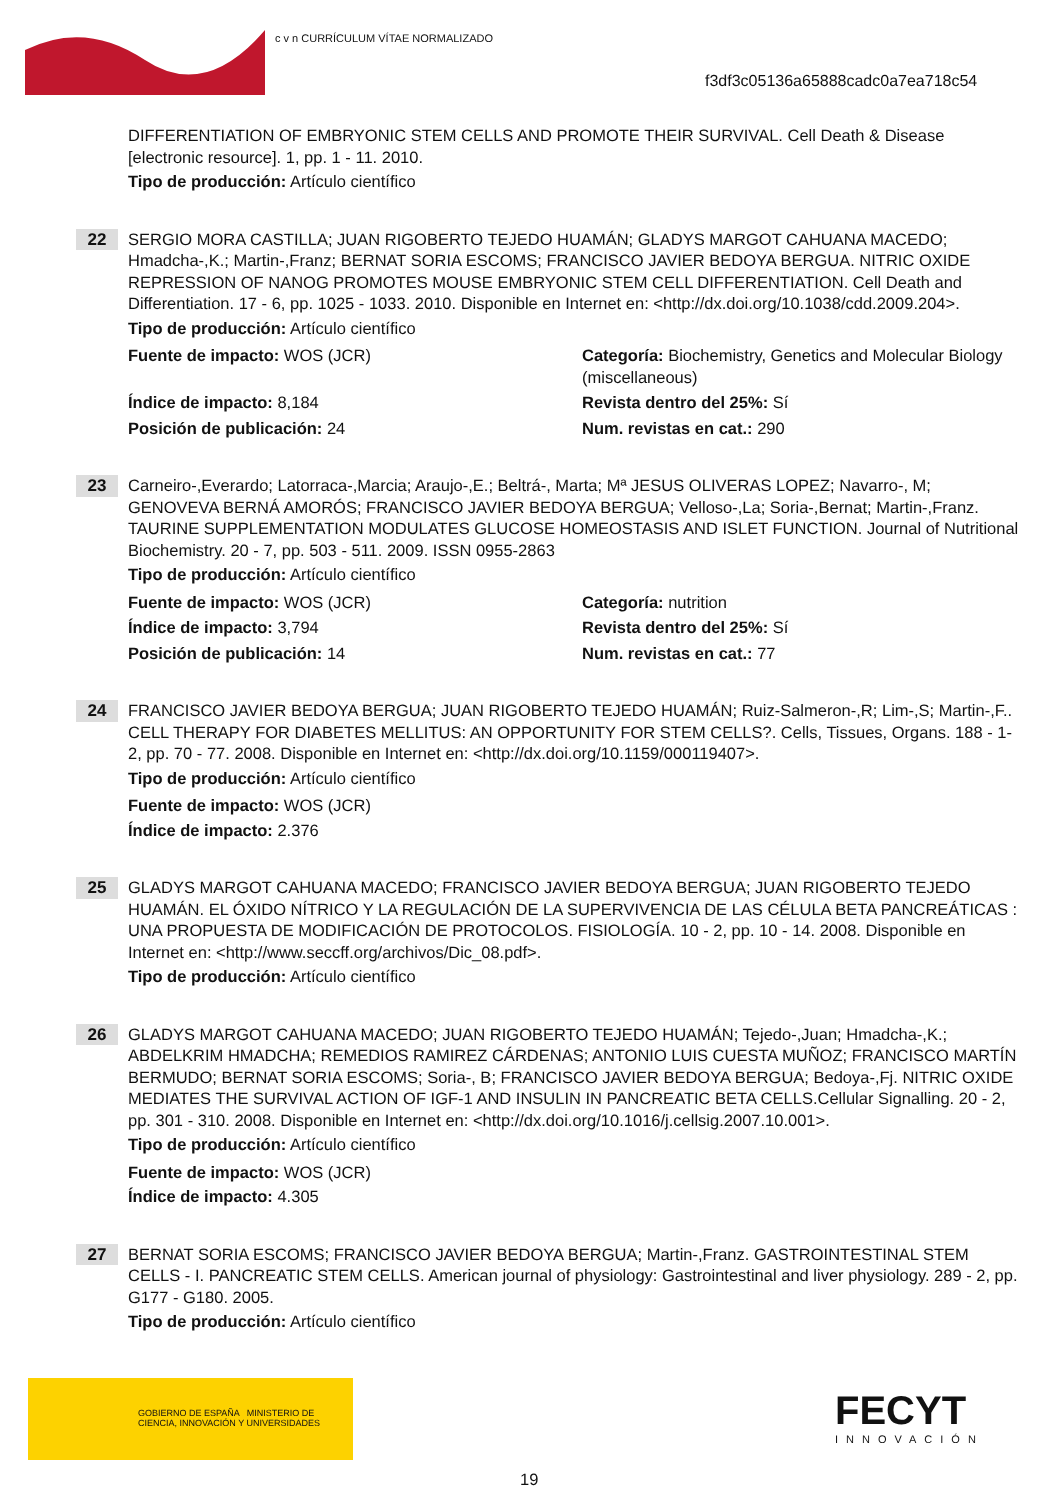c v n CURRÍCULUM VÍTAE NORMALIZADO
f3df3c05136a65888cadc0a7ea718c54
DIFFERENTIATION OF EMBRYONIC STEM CELLS AND PROMOTE THEIR SURVIVAL. Cell Death & Disease [electronic resource]. 1, pp. 1 - 11. 2010.
Tipo de producción: Artículo científico
22
SERGIO MORA CASTILLA; JUAN RIGOBERTO TEJEDO HUAMÁN; GLADYS MARGOT CAHUANA MACEDO; Hmadcha-,K.; Martin-,Franz; BERNAT SORIA ESCOMS; FRANCISCO JAVIER BEDOYA BERGUA. NITRIC OXIDE REPRESSION OF NANOG PROMOTES MOUSE EMBRYONIC STEM CELL DIFFERENTIATION. Cell Death and Differentiation. 17 - 6, pp. 1025 - 1033. 2010. Disponible en Internet en: <http://dx.doi.org/10.1038/cdd.2009.204>.
Tipo de producción: Artículo científico
Fuente de impacto: WOS (JCR)
Categoría: Biochemistry, Genetics and Molecular Biology (miscellaneous)
Índice de impacto: 8,184
Revista dentro del 25%: Sí
Posición de publicación: 24
Num. revistas en cat.: 290
23
Carneiro-,Everardo; Latorraca-,Marcia; Araujo-,E.; Beltrá-, Marta; Mª JESUS OLIVERAS LOPEZ; Navarro-, M; GENOVEVA BERNÁ AMORÓS; FRANCISCO JAVIER BEDOYA BERGUA; Velloso-,La; Soria-,Bernat; Martin-,Franz. TAURINE SUPPLEMENTATION MODULATES GLUCOSE HOMEOSTASIS AND ISLET FUNCTION. Journal of Nutritional Biochemistry. 20 - 7, pp. 503 - 511. 2009. ISSN 0955-2863
Tipo de producción: Artículo científico
Fuente de impacto: WOS (JCR)
Categoría: nutrition
Índice de impacto: 3,794
Revista dentro del 25%: Sí
Posición de publicación: 14
Num. revistas en cat.: 77
24
FRANCISCO JAVIER BEDOYA BERGUA; JUAN RIGOBERTO TEJEDO HUAMÁN; Ruiz-Salmeron-,R; Lim-,S; Martin-,F.. CELL THERAPY FOR DIABETES MELLITUS: AN OPPORTUNITY FOR STEM CELLS?. Cells, Tissues, Organs. 188 - 1-2, pp. 70 - 77. 2008. Disponible en Internet en: <http://dx.doi.org/10.1159/000119407>.
Tipo de producción: Artículo científico
Fuente de impacto: WOS (JCR)
Índice de impacto: 2.376
25
GLADYS MARGOT CAHUANA MACEDO; FRANCISCO JAVIER BEDOYA BERGUA; JUAN RIGOBERTO TEJEDO HUAMÁN. EL ÓXIDO NÍTRICO Y LA REGULACIÓN DE LA SUPERVIVENCIA DE LAS CÉLULA BETA PANCREÁTICAS : UNA PROPUESTA DE MODIFICACIÓN DE PROTOCOLOS. FISIOLOGÍA. 10 - 2, pp. 10 - 14. 2008. Disponible en Internet en: <http://www.seccff.org/archivos/Dic_08.pdf>.
Tipo de producción: Artículo científico
26
GLADYS MARGOT CAHUANA MACEDO; JUAN RIGOBERTO TEJEDO HUAMÁN; Tejedo-,Juan; Hmadcha-,K.; ABDELKRIM HMADCHA; REMEDIOS RAMIREZ CÁRDENAS; ANTONIO LUIS CUESTA MUÑOZ; FRANCISCO MARTÍN BERMUDO; BERNAT SORIA ESCOMS; Soria-, B; FRANCISCO JAVIER BEDOYA BERGUA; Bedoya-,Fj. NITRIC OXIDE MEDIATES THE SURVIVAL ACTION OF IGF-1 AND INSULIN IN PANCREATIC BETA CELLS.Cellular Signalling. 20 - 2, pp. 301 - 310. 2008. Disponible en Internet en: <http://dx.doi.org/10.1016/j.cellsig.2007.10.001>.
Tipo de producción: Artículo científico
Fuente de impacto: WOS (JCR)
Índice de impacto: 4.305
27
BERNAT SORIA ESCOMS; FRANCISCO JAVIER BEDOYA BERGUA; Martin-,Franz. GASTROINTESTINAL STEM CELLS - I. PANCREATIC STEM CELLS. American journal of physiology: Gastrointestinal and liver physiology. 289 - 2, pp. G177 - G180. 2005.
Tipo de producción: Artículo científico
GOBIERNO DE ESPAÑA MINISTERIO DE CIENCIA, INNOVACIÓN Y UNIVERSIDADES
FECYT
INNOVACIÓN
19